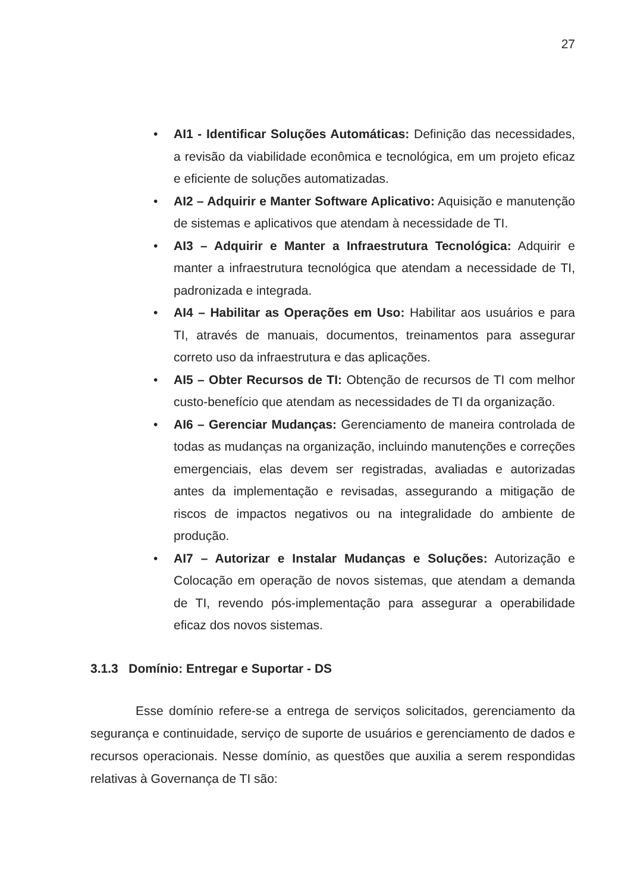27
• AI1 - Identificar Soluções Automáticas: Definição das necessidades, a revisão da viabilidade econômica e tecnológica, em um projeto eficaz e eficiente de soluções automatizadas.
• AI2 – Adquirir e Manter Software Aplicativo: Aquisição e manutenção de sistemas e aplicativos que atendam à necessidade de TI.
• AI3 – Adquirir e Manter a Infraestrutura Tecnológica: Adquirir e manter a infraestrutura tecnológica que atendam a necessidade de TI, padronizada e integrada.
• AI4 – Habilitar as Operações em Uso: Habilitar aos usuários e para TI, através de manuais, documentos, treinamentos para assegurar correto uso da infraestrutura e das aplicações.
• AI5 – Obter Recursos de TI: Obtenção de recursos de TI com melhor custo-benefício que atendam as necessidades de TI da organização.
• AI6 – Gerenciar Mudanças: Gerenciamento de maneira controlada de todas as mudanças na organização, incluindo manutenções e correções emergenciais, elas devem ser registradas, avaliadas e autorizadas antes da implementação e revisadas, assegurando a mitigação de riscos de impactos negativos ou na integralidade do ambiente de produção.
• AI7 – Autorizar e Instalar Mudanças e Soluções: Autorização e Colocação em operação de novos sistemas, que atendam a demanda de TI, revendo pós-implementação para assegurar a operabilidade eficaz dos novos sistemas.
3.1.3 Domínio: Entregar e Suportar - DS
Esse domínio refere-se a entrega de serviços solicitados, gerenciamento da segurança e continuidade, serviço de suporte de usuários e gerenciamento de dados e recursos operacionais. Nesse domínio, as questões que auxilia a serem respondidas relativas à Governança de TI são: